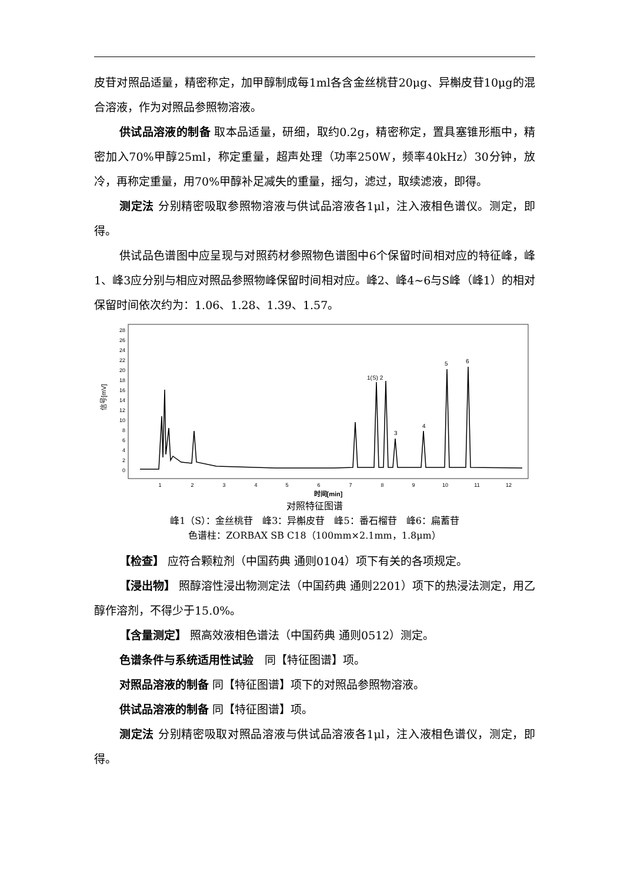皮苷对照品适量，精密称定，加甲醇制成每1ml各含金丝桃苷20μg、异槲皮苷10μg的混合溶液，作为对照品参照物溶液。
供试品溶液的制备 取本品适量，研细，取约0.2g，精密称定，置具塞锥形瓶中，精密加入70%甲醇25ml，称定重量，超声处理（功率250W，频率40kHz）30分钟，放冷，再称定重量，用70%甲醇补足减失的重量，摇匀，滤过，取续滤液，即得。
测定法 分别精密吸取参照物溶液与供试品溶液各1μl，注入液相色谱仪。测定，即得。
供试品色谱图中应呈现与对照药材参照物色谱图中6个保留时间相对应的特征峰，峰1、峰3应分别与相应对照品参照物峰保留时间相对应。峰2、峰4~6与S峰（峰1）的相对保留时间依次约为：1.06、1.28、1.39、1.57。
信号[mV]
0
2
4
6
8
10
12
14
16
18
20
22
24
26
28
1(S) 2
3
4
5
6
1
2
3
4
5
6
7
8
9
10
11
12
时间[min]
对照特征图谱
峰1（S）：金丝桃苷　峰3：异槲皮苷　峰5：番石榴苷　峰6：扁蓄苷
色谱柱：ZORBAX SB C18（100mm×2.1mm，1.8μm）
【检查】 应符合颗粒剂（中国药典 通则0104）项下有关的各项规定。
【浸出物】 照醇溶性浸出物测定法（中国药典 通则2201）项下的热浸法测定，用乙醇作溶剂，不得少于15.0%。
【含量测定】 照高效液相色谱法（中国药典 通则0512）测定。
色谱条件与系统适用性试验　同【特征图谱】项。
对照品溶液的制备 同【特征图谱】项下的对照品参照物溶液。
供试品溶液的制备 同【特征图谱】项。
测定法 分别精密吸取对照品溶液与供试品溶液各1μl，注入液相色谱仪，测定，即得。